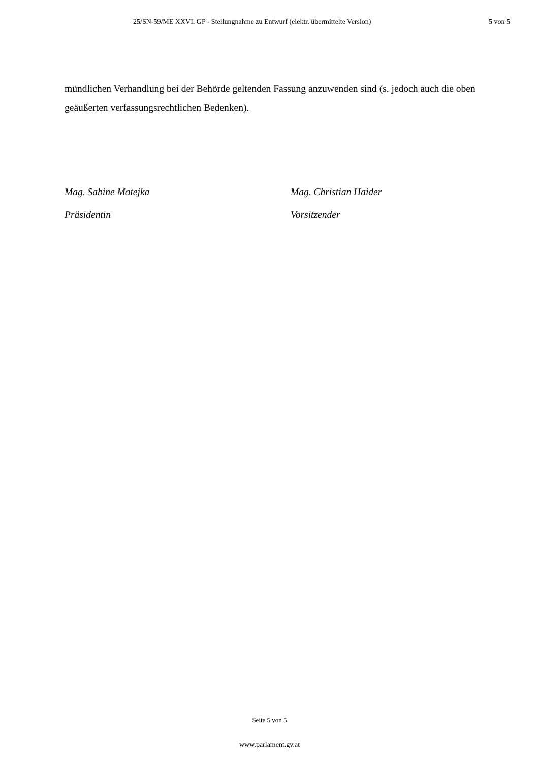25/SN-59/ME XXVI. GP - Stellungnahme zu Entwurf (elektr. übermittelte Version) 5 von 5
mündlichen Verhandlung bei der Behörde geltenden Fassung anzuwenden sind (s. jedoch auch die oben geäußerten verfassungsrechtlichen Bedenken).
Mag. Sabine Matejka
Präsidentin
Mag. Christian Haider
Vorsitzender
Seite 5 von 5
www.parlament.gv.at